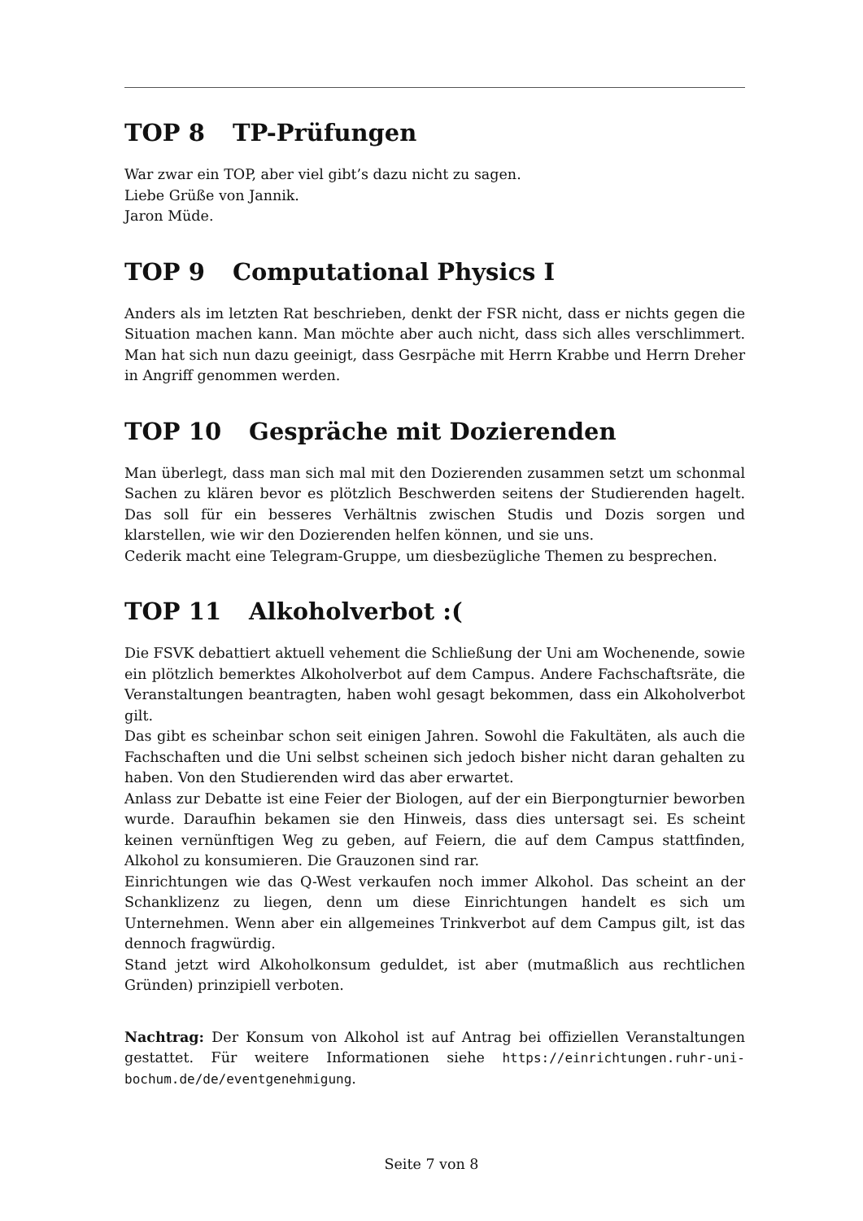TOP 8 TP-Prüfungen
War zwar ein TOP, aber viel gibt’s dazu nicht zu sagen.
Liebe Grüße von Jannik.
Jaron Müde.
TOP 9 Computational Physics I
Anders als im letzten Rat beschrieben, denkt der FSR nicht, dass er nichts gegen die Situation machen kann. Man möchte aber auch nicht, dass sich alles verschlimmert. Man hat sich nun dazu geeinigt, dass Gesrpäche mit Herrn Krabbe und Herrn Dreher in Angriff genommen werden.
TOP 10 Gespräche mit Dozierenden
Man überlegt, dass man sich mal mit den Dozierenden zusammen setzt um schonmal Sachen zu klären bevor es plötzlich Beschwerden seitens der Studierenden hagelt. Das soll für ein besseres Verhältnis zwischen Studis und Dozis sorgen und klarstellen, wie wir den Dozierenden helfen können, und sie uns.
Cederik macht eine Telegram-Gruppe, um diesbezügliche Themen zu besprechen.
TOP 11 Alkoholverbot :(
Die FSVK debattiert aktuell vehement die Schließung der Uni am Wochenende, sowie ein plötzlich bemerktes Alkoholverbot auf dem Campus. Andere Fachschaftsräte, die Veranstaltungen beantragten, haben wohl gesagt bekommen, dass ein Alkoholverbot gilt.
Das gibt es scheinbar schon seit einigen Jahren. Sowohl die Fakultäten, als auch die Fachschaften und die Uni selbst scheinen sich jedoch bisher nicht daran gehalten zu haben. Von den Studierenden wird das aber erwartet.
Anlass zur Debatte ist eine Feier der Biologen, auf der ein Bierpongturnier beworben wurde. Daraufhin bekamen sie den Hinweis, dass dies untersagt sei. Es scheint keinen vernünftigen Weg zu geben, auf Feiern, die auf dem Campus stattfinden, Alkohol zu konsumieren. Die Grauzonen sind rar.
Einrichtungen wie das Q-West verkaufen noch immer Alkohol. Das scheint an der Schanklizenz zu liegen, denn um diese Einrichtungen handelt es sich um Unternehmen. Wenn aber ein allgemeines Trinkverbot auf dem Campus gilt, ist das dennoch fragwürdig.
Stand jetzt wird Alkoholkonsum geduldet, ist aber (mutmaßlich aus rechtlichen Gründen) prinzipiell verboten.
Nachtrag: Der Konsum von Alkohol ist auf Antrag bei offiziellen Veranstaltungen gestattet. Für weitere Informationen siehe https://einrichtungen.ruhr-uni-bochum.de/de/eventgenehmigung.
Seite 7 von 8